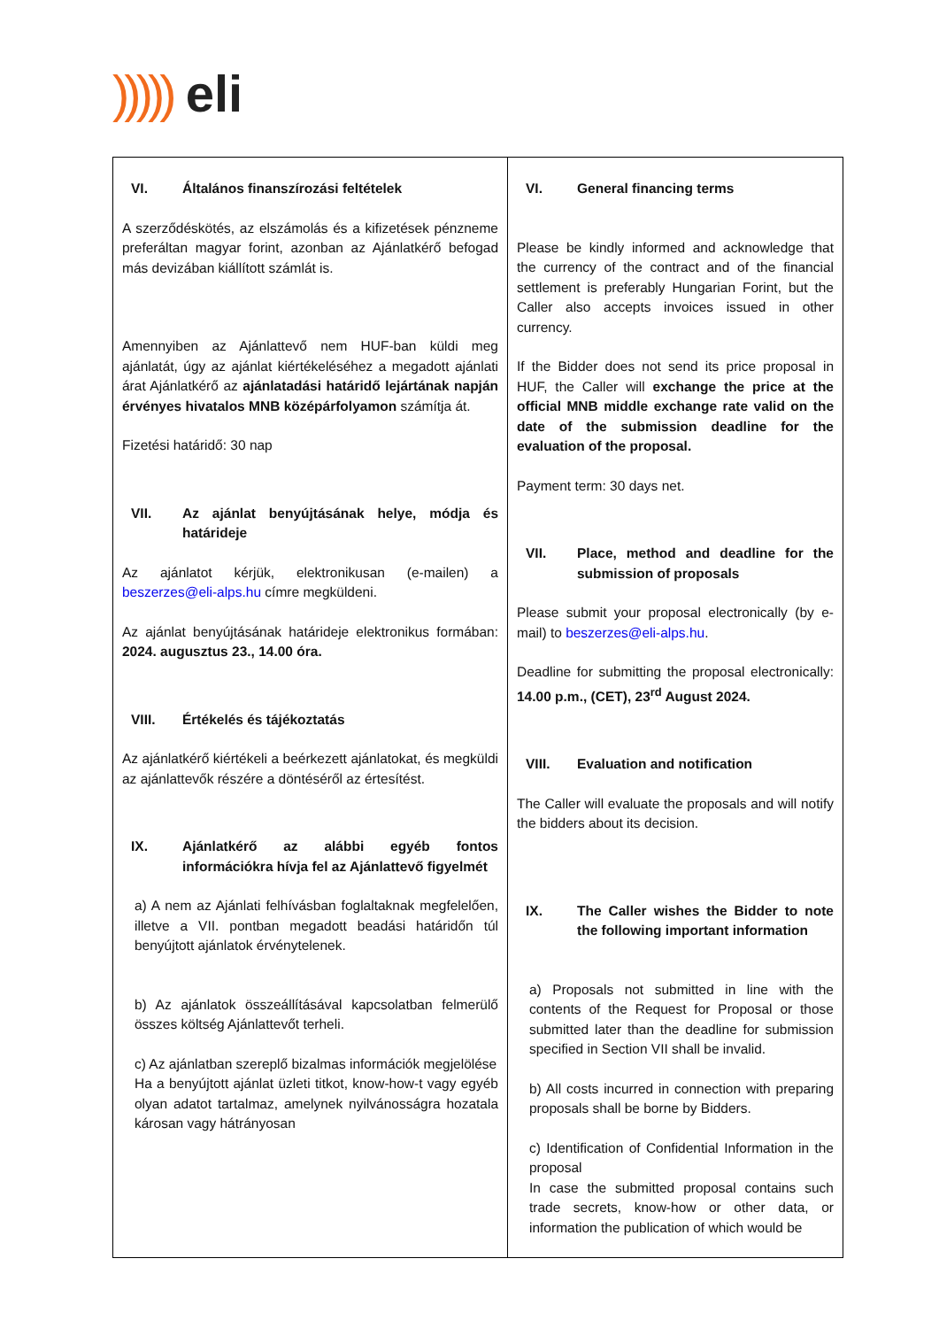))))) eli
| VI. Általános finanszírozási feltételek A szerződéskötés, az elszámolás és a kifizetések pénzneme preferáltan magyar forint, azonban az Ajánlatkérő befogad más devizában kiállított számlát is. Amennyiben az Ajánlattevő nem HUF-ban küldi meg ajánlatát, úgy az ajánlat kiértékeléséhez a megadott ajánlati árat Ajánlatkérő az ajánlatadási határidő lejártának napján érvényes hivatalos MNB középárfolyamon számítja át. Fizetési határidő: 30 nap VII. Az ajánlat benyújtásának helye, módja és határideje Az ajánlatot kérjük, elektronikusan (e-mailen) a beszerzes@eli-alps.hu címre megküldeni. Az ajánlat benyújtásának határideje elektronikus formában: 2024. augusztus 23., 14.00 óra. VIII. Értékelés és tájékoztatás Az ajánlatkérő kiértékeli a beérkezett ajánlatokat, és megküldi az ajánlattevők részére a döntéséről az értesítést. IX. Ajánlatkérő az alábbi egyéb fontos információkra hívja fel az Ajánlattevő figyelmét a) A nem az Ajánlati felhívásban foglaltaknak megfelelően, illetve a VII. pontban megadott beadási határidőn túl benyújtott ajánlatok érvénytelenek. b) Az ajánlatok összeállításával kapcsolatban felmerülő összes költség Ajánlattevőt terheli. c) Az ajánlatban szereplő bizalmas információk megjelölése Ha a benyújtott ajánlat üzleti titkot, know-how-t vagy egyéb olyan adatot tartalmaz, amelynek nyilvánosságra hozatala károsan vagy hátrányosan | VI. General financing terms Please be kindly informed and acknowledge that the currency of the contract and of the financial settlement is preferably Hungarian Forint, but the Caller also accepts invoices issued in other currency. If the Bidder does not send its price proposal in HUF, the Caller will exchange the price at the official MNB middle exchange rate valid on the date of the submission deadline for the evaluation of the proposal. Payment term: 30 days net. VII. Place, method and deadline for the submission of proposals Please submit your proposal electronically (by e-mail) to beszerzes@eli-alps.hu . Deadline for submitting the proposal electronically: 14.00 p.m., (CET), 23<sup>rd</sup> August 2024. VIII. Evaluation and notification The Caller will evaluate the proposals and will notify the bidders about its decision. IX. The Caller wishes the Bidder to note the following important information a) Proposals not submitted in line with the contents of the Request for Proposal or those submitted later than the deadline for submission specified in Section VII shall be invalid. b) All costs incurred in connection with preparing proposals shall be borne by Bidders. c) Identification of Confidential Information in the proposal In case the submitted proposal contains such trade secrets, know-how or other data, or information the publication of which would be |